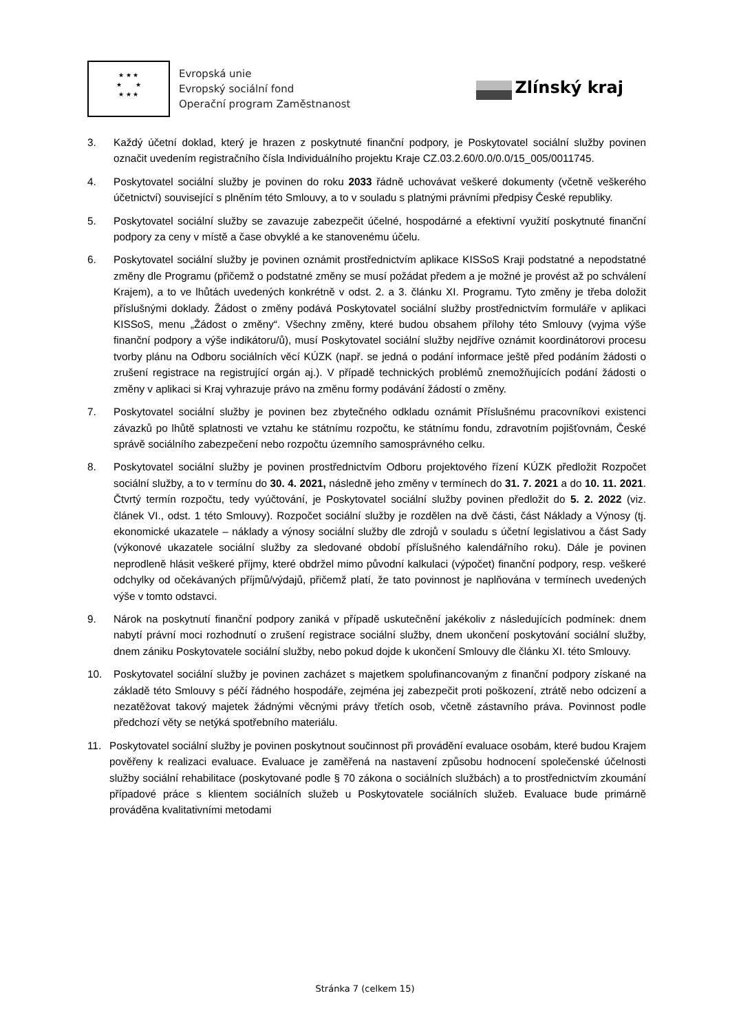★ ★ ★
★ ★
★ ★ ★
Evropská unie
Evropský sociální fond
Operační program Zaměstnanost
Zlínský kraj
3. Každý účetní doklad, který je hrazen z poskytnuté finanční podpory, je Poskytovatel sociální služby povinen označit uvedením registračního čísla Individuálního projektu Kraje CZ.03.2.60/0.0/0.0/15_005/0011745.
4. Poskytovatel sociální služby je povinen do roku 2033 řádně uchovávat veškeré dokumenty (včetně veškerého účetnictví) související s plněním této Smlouvy, a to v souladu s platnými právními předpisy České republiky.
5. Poskytovatel sociální služby se zavazuje zabezpečit účelné, hospodárné a efektivní využití poskytnuté finanční podpory za ceny v místě a čase obvyklé a ke stanovenému účelu.
6. Poskytovatel sociální služby je povinen oznámit prostřednictvím aplikace KISSoS Kraji podstatné a nepodstatné změny dle Programu (přičemž o podstatné změny se musí požádat předem a je možné je provést až po schválení Krajem), a to ve lhůtách uvedených konkrétně v odst. 2. a 3. článku XI. Programu. Tyto změny je třeba doložit příslušnými doklady. Žádost o změny podává Poskytovatel sociální služby prostřednictvím formuláře v aplikaci KISSoS, menu „Žádost o změny“. Všechny změny, které budou obsahem přílohy této Smlouvy (vyjma výše finanční podpory a výše indikátoru/ů), musí Poskytovatel sociální služby nejdříve oznámit koordinátorovi procesu tvorby plánu na Odboru sociálních věcí KÚZK (např. se jedná o podání informace ještě před podáním žádosti o zrušení registrace na registrující orgán aj.). V případě technických problémů znemožňujících podání žádosti o změny v aplikaci si Kraj vyhrazuje právo na změnu formy podávání žádostí o změny.
7. Poskytovatel sociální služby je povinen bez zbytečného odkladu oznámit Příslušnému pracovníkovi existenci závazků po lhůtě splatnosti ve vztahu ke státnímu rozpočtu, ke státnímu fondu, zdravotním pojišťovnám, České správě sociálního zabezpečení nebo rozpočtu územního samosprávného celku.
8. Poskytovatel sociální služby je povinen prostřednictvím Odboru projektového řízení KÚZK předložit Rozpočet sociální služby, a to v termínu do 30. 4. 2021, následně jeho změny v termínech do 31. 7. 2021 a do 10. 11. 2021. Čtvrtý termín rozpočtu, tedy vyúčtování, je Poskytovatel sociální služby povinen předložit do 5. 2. 2022 (viz. článek VI., odst. 1 této Smlouvy). Rozpočet sociální služby je rozdělen na dvě části, část Náklady a Výnosy (tj. ekonomické ukazatele – náklady a výnosy sociální služby dle zdrojů v souladu s účetní legislativou a část Sady (výkonové ukazatele sociální služby za sledované období příslušného kalendářního roku). Dále je povinen neprodleně hlásit veškeré příjmy, které obdržel mimo původní kalkulaci (výpočet) finanční podpory, resp. veškeré odchylky od očekávaných příjmů/výdajů, přičemž platí, že tato povinnost je naplňována v termínech uvedených výše v tomto odstavci.
9. Nárok na poskytnutí finanční podpory zaniká v případě uskutečnění jakékoliv z následujících podmínek: dnem nabytí právní moci rozhodnutí o zrušení registrace sociální služby, dnem ukončení poskytování sociální služby, dnem zániku Poskytovatele sociální služby, nebo pokud dojde k ukončení Smlouvy dle článku XI. této Smlouvy.
10. Poskytovatel sociální služby je povinen zacházet s majetkem spolufinancovaným z finanční podpory získané na základě této Smlouvy s péčí řádného hospodáře, zejména jej zabezpečit proti poškození, ztrátě nebo odcizení a nezatěžovat takový majetek žádnými věcnými právy třetích osob, včetně zástavního práva. Povinnost podle předchozí věty se netýká spotřebního materiálu.
11. Poskytovatel sociální služby je povinen poskytnout součinnost při provádění evaluace osobám, které budou Krajem pověřeny k realizaci evaluace. Evaluace je zaměřená na nastavení způsobu hodnocení společenské účelnosti služby sociální rehabilitace (poskytované podle § 70 zákona o sociálních službách) a to prostřednictvím zkoumání případové práce s klientem sociálních služeb u Poskytovatele sociálních služeb. Evaluace bude primárně prováděna kvalitativními metodami
Stránka 7 (celkem 15)